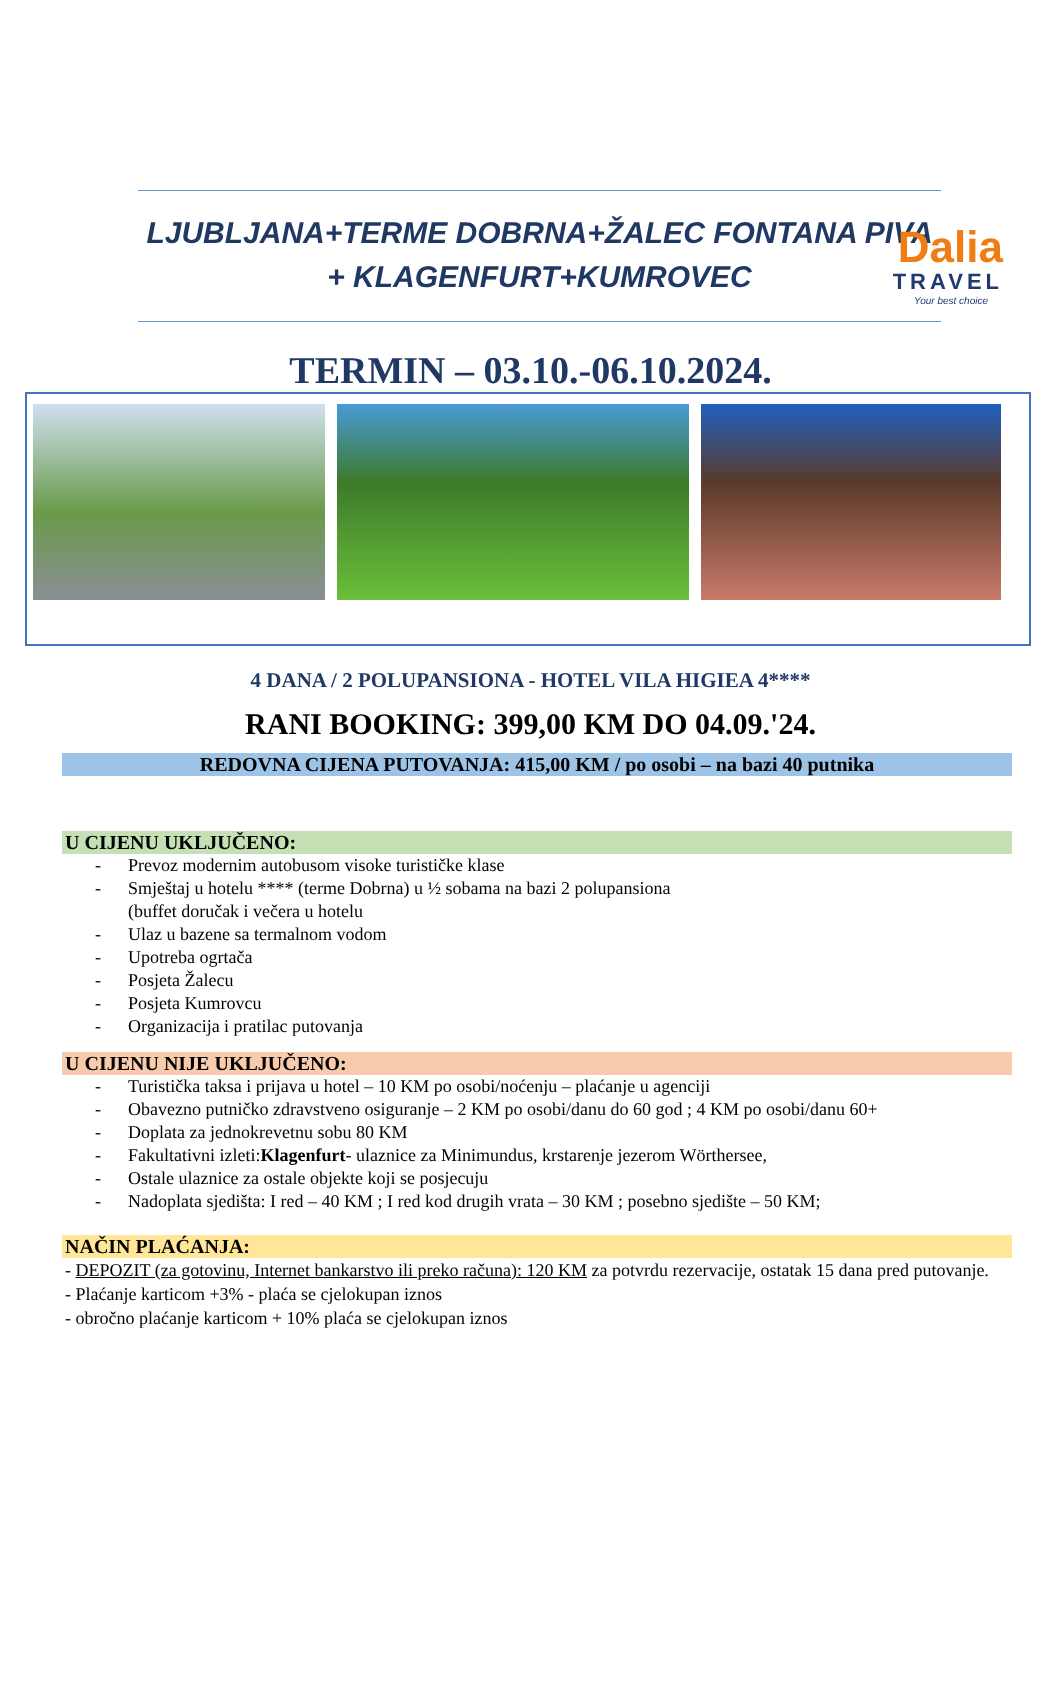Dalia
TRAVEL
Your best choice
LJUBLJANA+TERME DOBRNA+ŽALEC FONTANA PIVA
+ KLAGENFURT+KUMROVEC
TERMIN – 03.10.-06.10.2024.
4 DANA / 2 POLUPANSIONA - HOTEL VILA HIGIEA 4****
RANI BOOKING: 399,00 KM DO 04.09.'24.
REDOVNA CIJENA PUTOVANJA: 415,00 KM / po osobi – na bazi 40 putnika
U CIJENU UKLJUČENO:
- Prevoz modernim autobusom visoke turističke klase
- Smještaj u hotelu **** (terme Dobrna) u ½ sobama na bazi 2 polupansiona
(buffet doručak i večera u hotelu
- Ulaz u bazene sa termalnom vodom
- Upotreba ogrtača
- Posjeta Žalecu
- Posjeta Kumrovcu
- Organizacija i pratilac putovanja
U CIJENU NIJE UKLJUČENO:
- Turistička taksa i prijava u hotel – 10 KM po osobi/noćenju – plaćanje u agenciji
- Obavezno putničko zdravstveno osiguranje – 2 KM po osobi/danu do 60 god ; 4 KM po osobi/danu 60+
- Doplata za jednokrevetnu sobu 80 KM
- Fakultativni izleti:
Klagenfurt - ulaznice za Minimundus, krstarenje jezerom Wörthersee,
- Ostale ulaznice za ostale objekte koji se posjecuju
- Nadoplata sjedišta: I red – 40 KM ; I red kod drugih vrata – 30 KM ; posebno sjedište – 50 KM;
NAČIN PLAĆANJA:
- DEPOZIT (za gotovinu, Internet bankarstvo ili preko računa): 120 KM za potvrdu rezervacije, ostatak 15 dana pred putovanje.
- Plaćanje karticom +3% - plaća se cjelokupan iznos
- obročno plaćanje karticom + 10% plaća se cjelokupan iznos